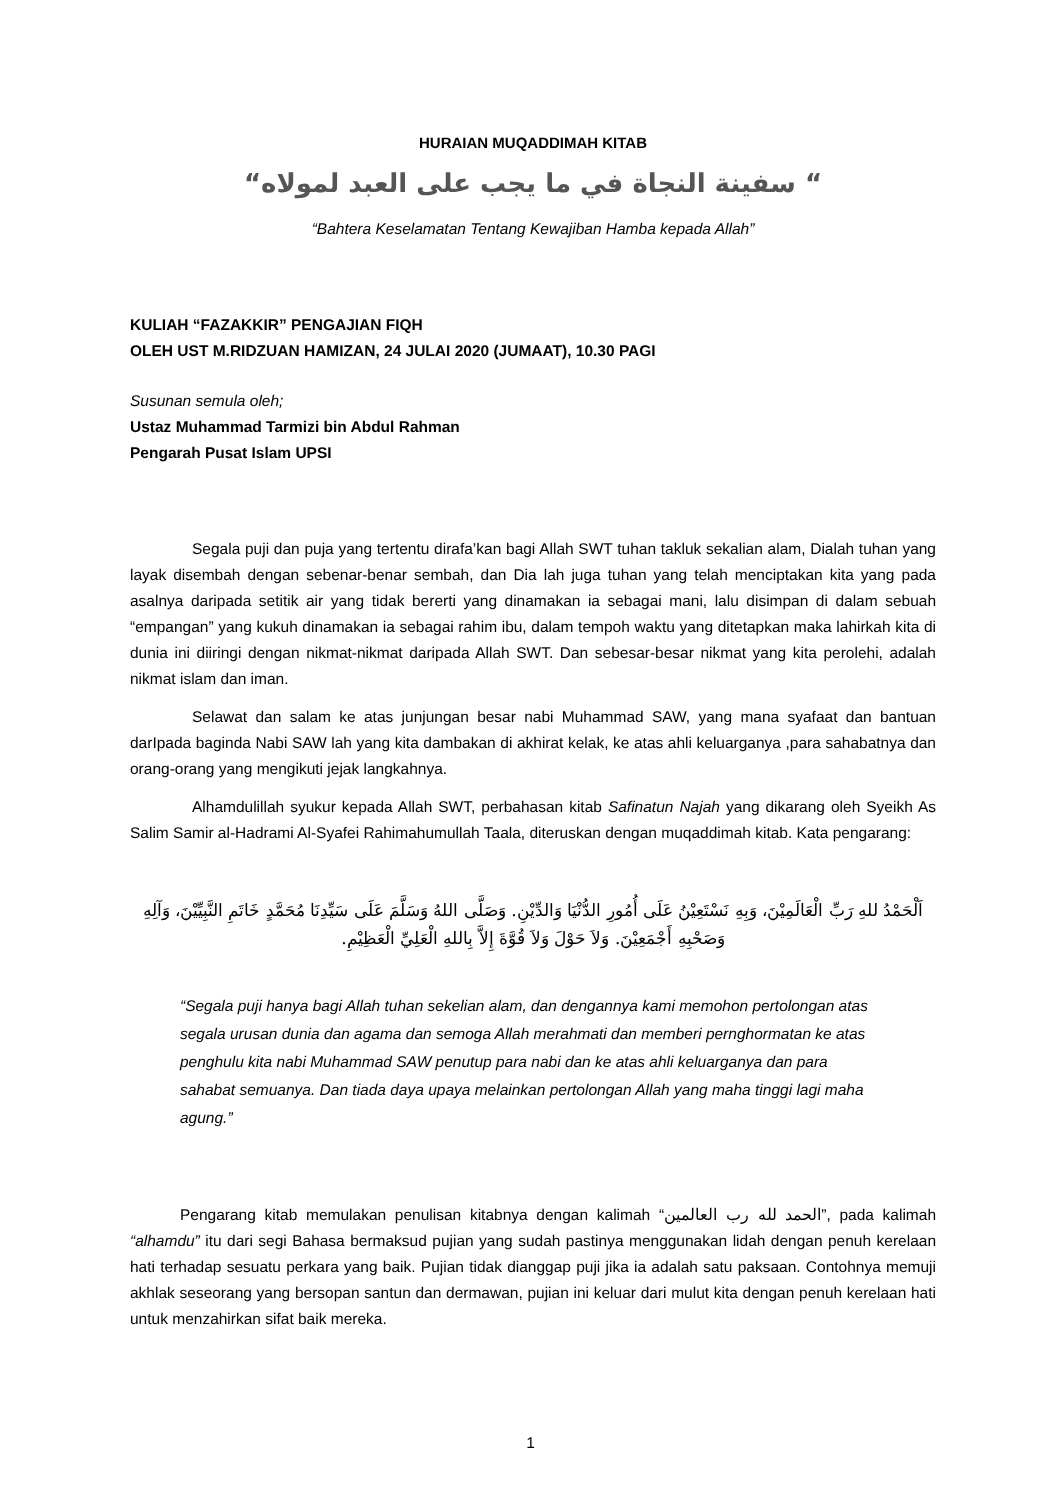HURAIAN MUQADDIMAH KITAB
“ سفينة النجاة في ما يجب على العبد لمولاه“
“Bahtera Keselamatan Tentang Kewajiban Hamba kepada Allah”
KULIAH “FAZAKKIR” PENGAJIAN FIQH
OLEH UST M.RIDZUAN HAMIZAN, 24 JULAI 2020 (JUMAAT), 10.30 PAGI
Susunan semula oleh;
Ustaz Muhammad Tarmizi bin Abdul Rahman
Pengarah Pusat Islam UPSI
Segala puji dan puja yang tertentu dirafa’kan bagi Allah SWT tuhan takluk sekalian alam, Dialah tuhan yang layak disembah dengan sebenar-benar sembah, dan Dia lah juga tuhan yang telah menciptakan kita yang pada asalnya daripada setitik air yang tidak bererti yang dinamakan ia sebagai mani, lalu disimpan di dalam sebuah “empangan” yang kukuh dinamakan ia sebagai rahim ibu, dalam tempoh waktu yang ditetapkan maka lahirkah kita di dunia ini diiringi dengan nikmat-nikmat daripada Allah SWT. Dan sebesar-besar nikmat yang kita perolehi, adalah nikmat islam dan iman.
Selawat dan salam ke atas junjungan besar nabi Muhammad SAW, yang mana syafaat dan bantuan darIpada baginda Nabi SAW lah yang kita dambakan di akhirat kelak, ke atas ahli keluarganya ,para sahabatnya dan orang-orang yang mengikuti jejak langkahnya.
Alhamdulillah syukur kepada Allah SWT, perbahasan kitab Safinatun Najah yang dikarang oleh Syeikh As Salim Samir al-Hadrami Al-Syafei Rahimahumullah Taala, diteruskan dengan muqaddimah kitab. Kata pengarang:
اَلْحَمْدُ للهِ رَبِّ الْعَالَمِيْنَ، وَبِهِ نَسْتَعِيْنُ عَلَى أُمُورِ الدُّنْيَا وَالدِّيْنِ. وَصَلَّى اللهُ وَسَلَّمَ عَلَى سَيِّدِنَا مُحَمَّدٍ خَاتَمِ النَّبِيِّيْنَ، وَآلِهِ وَصَحْبِهِ أَجْمَعِيْنَ. وَلاَ حَوْلَ وَلاَ قُوَّةَ إِلاَّ بِاللهِ الْعَلِيِّ الْعَظِيْمِ.
“Segala puji hanya bagi Allah tuhan sekelian alam, dan dengannya kami memohon pertolongan atas segala urusan dunia dan agama dan semoga Allah merahmati dan memberi pernghormatan ke atas penghulu kita nabi Muhammad SAW penutup para nabi dan ke atas ahli keluarganya dan para sahabat semuanya. Dan tiada daya upaya melainkan pertolongan Allah yang maha tinggi lagi maha agung.”
Pengarang kitab memulakan penulisan kitabnya dengan kalimah “الحمد لله رب العالمين”, pada kalimah “alhamdu” itu dari segi Bahasa bermaksud pujian yang sudah pastinya menggunakan lidah dengan penuh kerelaan hati terhadap sesuatu perkara yang baik. Pujian tidak dianggap puji jika ia adalah satu paksaan. Contohnya memuji akhlak seseorang yang bersopan santun dan dermawan, pujian ini keluar dari mulut kita dengan penuh kerelaan hati untuk menzahirkan sifat baik mereka.
1